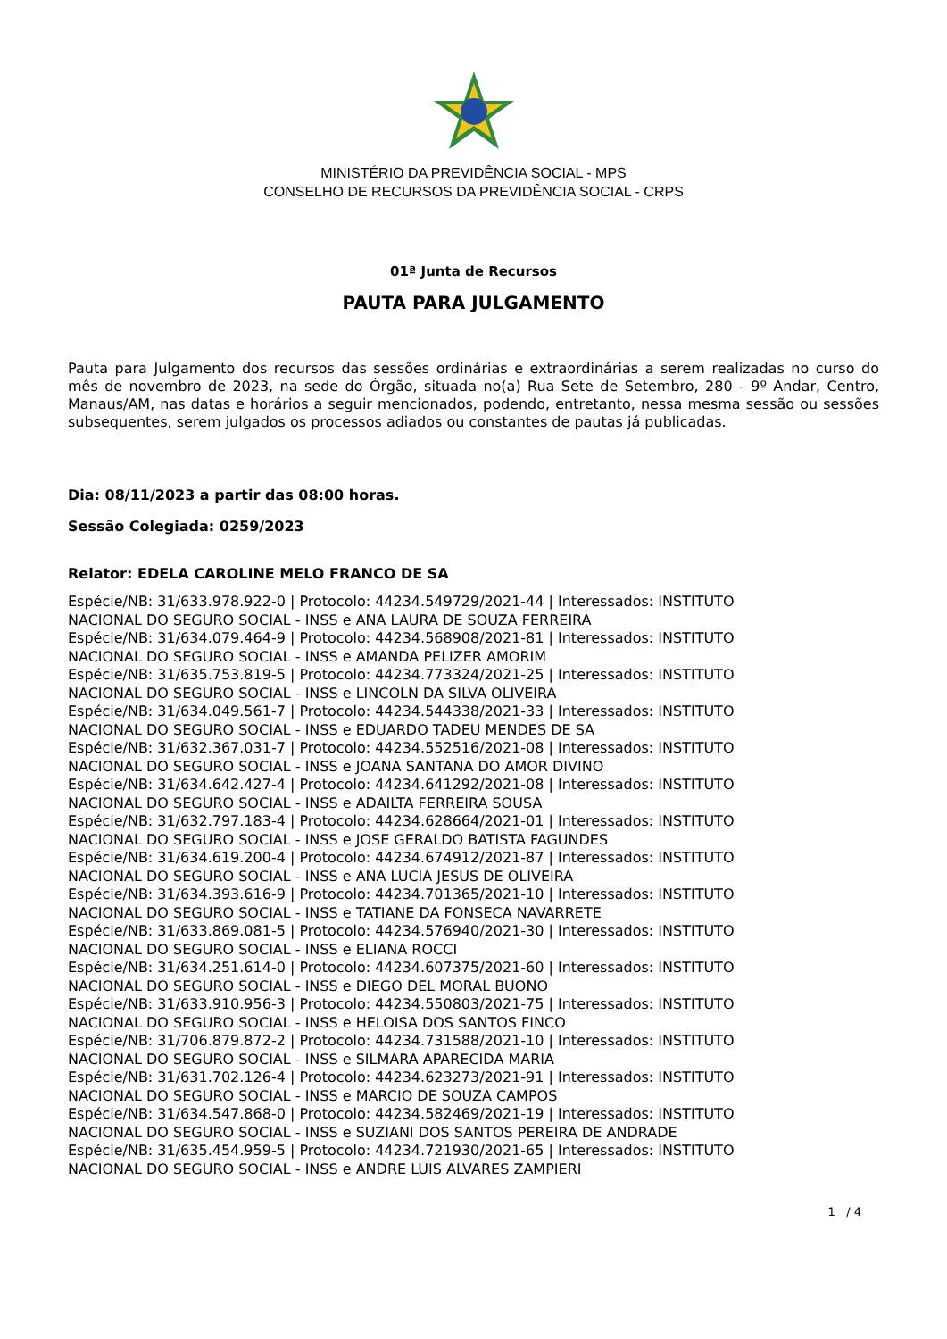MINISTÉRIO DA PREVIDÊNCIA SOCIAL - MPS
CONSELHO DE RECURSOS DA PREVIDÊNCIA SOCIAL - CRPS
01ª Junta de Recursos
PAUTA PARA JULGAMENTO
Pauta para Julgamento dos recursos das sessões ordinárias e extraordinárias a serem realizadas no curso do mês de novembro de 2023, na sede do Órgão, situada no(a) Rua Sete de Setembro, 280 - 9º Andar, Centro, Manaus/AM, nas datas e horários a seguir mencionados, podendo, entretanto, nessa mesma sessão ou sessões subsequentes, serem julgados os processos adiados ou constantes de pautas já publicadas.
Dia: 08/11/2023 a partir das 08:00 horas.
Sessão Colegiada: 0259/2023
Relator: EDELA CAROLINE MELO FRANCO DE SA
Espécie/NB: 31/633.978.922-0 | Protocolo: 44234.549729/2021-44 | Interessados: INSTITUTO
NACIONAL DO SEGURO SOCIAL - INSS e ANA LAURA DE SOUZA FERREIRA
Espécie/NB: 31/634.079.464-9 | Protocolo: 44234.568908/2021-81 | Interessados: INSTITUTO
NACIONAL DO SEGURO SOCIAL - INSS e AMANDA PELIZER AMORIM
Espécie/NB: 31/635.753.819-5 | Protocolo: 44234.773324/2021-25 | Interessados: INSTITUTO
NACIONAL DO SEGURO SOCIAL - INSS e LINCOLN DA SILVA OLIVEIRA
Espécie/NB: 31/634.049.561-7 | Protocolo: 44234.544338/2021-33 | Interessados: INSTITUTO
NACIONAL DO SEGURO SOCIAL - INSS e EDUARDO TADEU MENDES DE SA
Espécie/NB: 31/632.367.031-7 | Protocolo: 44234.552516/2021-08 | Interessados: INSTITUTO
NACIONAL DO SEGURO SOCIAL - INSS e JOANA SANTANA DO AMOR DIVINO
Espécie/NB: 31/634.642.427-4 | Protocolo: 44234.641292/2021-08 | Interessados: INSTITUTO
NACIONAL DO SEGURO SOCIAL - INSS e ADAILTA FERREIRA SOUSA
Espécie/NB: 31/632.797.183-4 | Protocolo: 44234.628664/2021-01 | Interessados: INSTITUTO
NACIONAL DO SEGURO SOCIAL - INSS e JOSE GERALDO BATISTA FAGUNDES
Espécie/NB: 31/634.619.200-4 | Protocolo: 44234.674912/2021-87 | Interessados: INSTITUTO
NACIONAL DO SEGURO SOCIAL - INSS e ANA LUCIA JESUS DE OLIVEIRA
Espécie/NB: 31/634.393.616-9 | Protocolo: 44234.701365/2021-10 | Interessados: INSTITUTO
NACIONAL DO SEGURO SOCIAL - INSS e TATIANE DA FONSECA NAVARRETE
Espécie/NB: 31/633.869.081-5 | Protocolo: 44234.576940/2021-30 | Interessados: INSTITUTO
NACIONAL DO SEGURO SOCIAL - INSS e ELIANA ROCCI
Espécie/NB: 31/634.251.614-0 | Protocolo: 44234.607375/2021-60 | Interessados: INSTITUTO
NACIONAL DO SEGURO SOCIAL - INSS e DIEGO DEL MORAL BUONO
Espécie/NB: 31/633.910.956-3 | Protocolo: 44234.550803/2021-75 | Interessados: INSTITUTO
NACIONAL DO SEGURO SOCIAL - INSS e HELOISA DOS SANTOS FINCO
Espécie/NB: 31/706.879.872-2 | Protocolo: 44234.731588/2021-10 | Interessados: INSTITUTO
NACIONAL DO SEGURO SOCIAL - INSS e SILMARA APARECIDA MARIA
Espécie/NB: 31/631.702.126-4 | Protocolo: 44234.623273/2021-91 | Interessados: INSTITUTO
NACIONAL DO SEGURO SOCIAL - INSS e MARCIO DE SOUZA CAMPOS
Espécie/NB: 31/634.547.868-0 | Protocolo: 44234.582469/2021-19 | Interessados: INSTITUTO
NACIONAL DO SEGURO SOCIAL - INSS e SUZIANI DOS SANTOS PEREIRA DE ANDRADE
Espécie/NB: 31/635.454.959-5 | Protocolo: 44234.721930/2021-65 | Interessados: INSTITUTO
NACIONAL DO SEGURO SOCIAL - INSS e ANDRE LUIS ALVARES ZAMPIERI
1 / 4